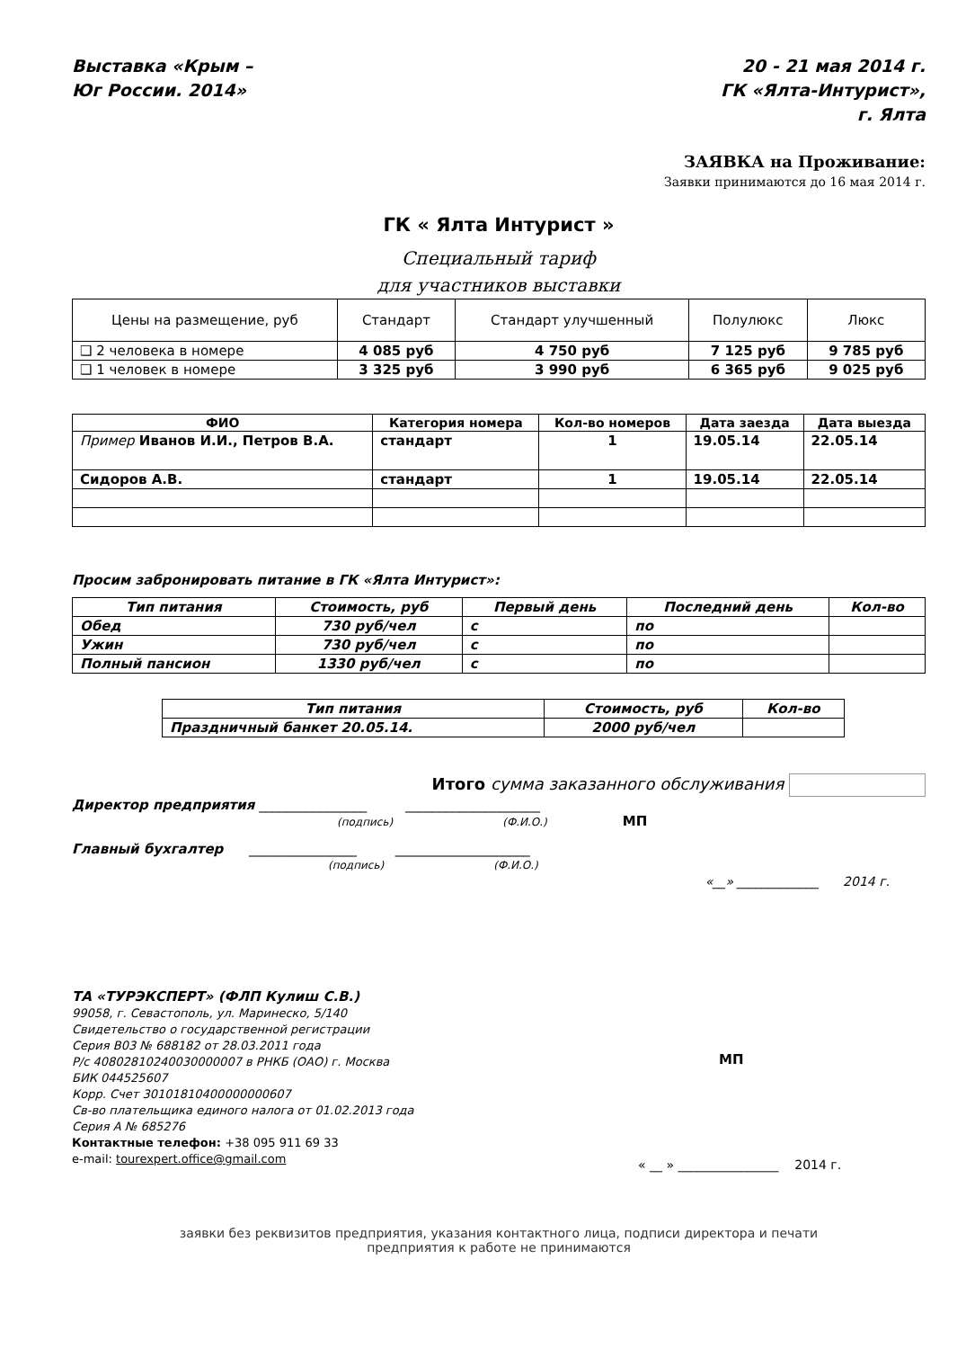Выставка «Крым –
Юг России. 2014»
20 - 21 мая 2014 г.
ГК «Ялта-Интурист»,
г. Ялта
ЗАЯВКА на Проживание:
Заявки принимаются до 16 мая 2014 г.
ГК « Ялта Интурист »
Специальный тариф
для участников выставки
| Цены на размещение, руб | Стандарт | Стандарт улучшенный | Полулюкс | Люкс |
| ❑ 2 человека в номере | 4 085 руб | 4 750 руб | 7 125 руб | 9 785 руб |
| ❑ 1 человек в номере | 3 325 руб | 3 990 руб | 6 365 руб | 9 025 руб |
| ФИО | Категория номера | Кол-во номеров | Дата заезда | Дата выезда |
| --- | --- | --- | --- | --- |
| Пример Иванов И.И., Петров В.А. | стандарт | 1 | 19.05.14 | 22.05.14 |
| Сидоров А.В. | стандарт | 1 | 19.05.14 | 22.05.14 |
Просим забронировать питание в ГК «Ялта Интурист»:
| Тип питания | Стоимость, руб | Первый день | Последний день | Кол-во |
| --- | --- | --- | --- | --- |
| Обед | 730 руб/чел | с | по | |
| Ужин | 730 руб/чел | с | по | |
| Полный пансион | 1330 руб/чел | с | по | |
| Тип питания | Стоимость, руб | Кол-во |
| --- | --- | --- |
| Праздничный банкет 20.05.14. | 2000 руб/чел | |
Итого сумма заказанного обслуживания
Директор предприятия ________________ ____________________
(подпись) (Ф.И.О.) МП
Главный бухгалтер ________________ ____________________
(подпись) (Ф.И.О.)
«__» _____________ 2014 г.
ТА «ТУРЭКСПЕРТ» (ФЛП Кулиш С.В.)
99058, г. Севастополь, ул. Маринеско, 5/140
Свидетельство о государственной регистрации
Серия В03 № 688182 от 28.03.2011 года
Р/с 40802810240030000007 в РНКБ (ОАО) г. Москва
БИК 044525607
Корр. Счет 30101810400000000607
Св-во плательщика единого налога от 01.02.2013 года
Серия А № 685276
Контактные телефон: +38 095 911 69 33
e-mail: tourexpert.office@gmail.com
МП
« __ » ________________ 2014 г.
заявки без реквизитов предприятия, указания контактного лица, подписи директора и печати
предприятия к работе не принимаются